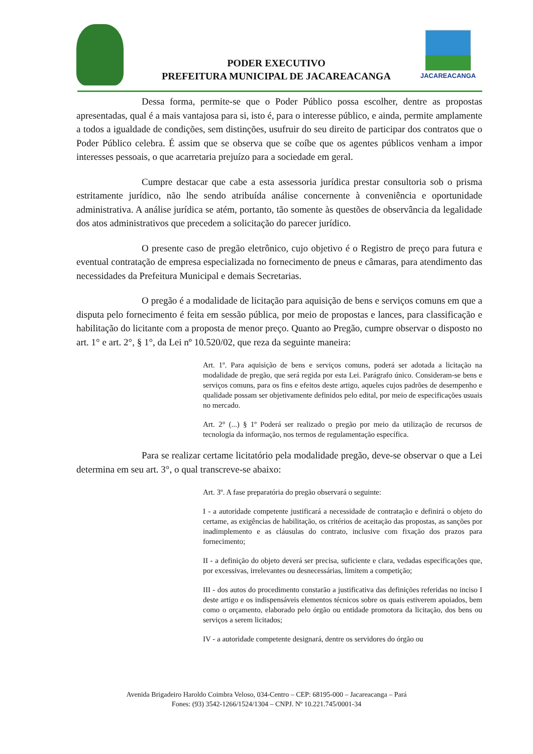JACAREACANGA
PODER EXECUTIVO
PREFEITURA MUNICIPAL DE JACAREACANGA
Dessa forma, permite-se que o Poder Público possa escolher, dentre as propostas apresentadas, qual é a mais vantajosa para si, isto é, para o interesse público, e ainda, permite amplamente a todos a igualdade de condições, sem distinções, usufruir do seu direito de participar dos contratos que o Poder Público celebra. É assim que se observa que se coíbe que os agentes públicos venham a impor interesses pessoais, o que acarretaria prejuízo para a sociedade em geral.
Cumpre destacar que cabe a esta assessoria jurídica prestar consultoria sob o prisma estritamente jurídico, não lhe sendo atribuída análise concernente à conveniência e oportunidade administrativa. A análise jurídica se atém, portanto, tão somente às questões de observância da legalidade dos atos administrativos que precedem a solicitação do parecer jurídico.
O presente caso de pregão eletrônico, cujo objetivo é o Registro de preço para futura e eventual contratação de empresa especializada no fornecimento de pneus e câmaras, para atendimento das necessidades da Prefeitura Municipal e demais Secretarias.
O pregão é a modalidade de licitação para aquisição de bens e serviços comuns em que a disputa pelo fornecimento é feita em sessão pública, por meio de propostas e lances, para classificação e habilitação do licitante com a proposta de menor preço. Quanto ao Pregão, cumpre observar o disposto no art. 1° e art. 2°, § 1°, da Lei nº 10.520/02, que reza da seguinte maneira:
Art. 1º. Para aquisição de bens e serviços comuns, poderá ser adotada a licitação na modalidade de pregão, que será regida por esta Lei. Parágrafo único. Consideram-se bens e serviços comuns, para os fins e efeitos deste artigo, aqueles cujos padrões de desempenho e qualidade possam ser objetivamente definidos pelo edital, por meio de especificações usuais no mercado.
Art. 2° (...) § 1º Poderá ser realizado o pregão por meio da utilização de recursos de tecnologia da informação, nos termos de regulamentação específica.
Para se realizar certame licitatório pela modalidade pregão, deve-se observar o que a Lei determina em seu art. 3°, o qual transcreve-se abaixo:
Art. 3º. A fase preparatória do pregão observará o seguinte:
I - a autoridade competente justificará a necessidade de contratação e definirá o objeto do certame, as exigências de habilitação, os critérios de aceitação das propostas, as sanções por inadimplemento e as cláusulas do contrato, inclusive com fixação dos prazos para fornecimento;
II - a definição do objeto deverá ser precisa, suficiente e clara, vedadas especificações que, por excessivas, irrelevantes ou desnecessárias, limitem a competição;
III - dos autos do procedimento constarão a justificativa das definições referidas no inciso I deste artigo e os indispensáveis elementos técnicos sobre os quais estiverem apoiados, bem como o orçamento, elaborado pelo órgão ou entidade promotora da licitação, dos bens ou serviços a serem licitados;
IV - a autoridade competente designará, dentre os servidores do órgão ou
Avenida Brigadeiro Haroldo Coimbra Veloso, 034-Centro – CEP: 68195-000 – Jacareacanga – Pará
Fones: (93) 3542-1266/1524/1304 – CNPJ. Nº 10.221.745/0001-34